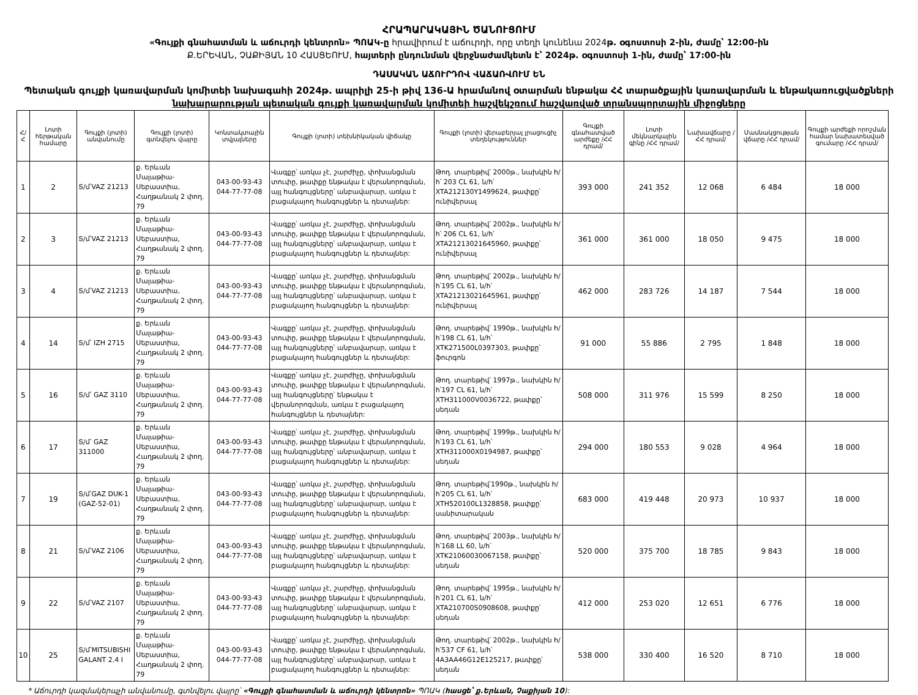ՀՐԱՊԱՐԱԿԱՅԻՆ ԾԱՆՈՒՑՈՒՄ
«Գույքի գնահատման և աճուրդի կենտրոն» ՊՈԱԿ-ը հրավիրում է աճուրդի, որը տեղի կունենա 2024թ. օգոստոսի 2-ին, ժամը՝ 12:00-ին
Ք.ԵՐԵՎԱՆ, ՉԱՔԻՅԱՆ 10 ՀԱՍՑԵՈՒՄ, հայտերի ընդունման վերջնաժամկետն է՝ 2024թ. օգոստոսի 1-ին, ժամը՝ 17:00-ին
ԴԱՍԱԿԱՆ ԱՃՈՒՐԴՈՎ ՎԱՃԱՌՎՈՒՄ ԵՆ
Պետական գույքի կառավարման կոմիտեի նախագահի 2024թ. ապրիլի 25-ի թիվ 136-Ա հրամանով օտարման ենթակա ՀՀ տարածքային կառավարման և ենթակառուցվածքների
նախարարության պետական գույքի կառավարման կոմիտեի հաշվեկշռում հաշվառված տրանսպորտային միջոցները
| Հ/Հ | Լոտի հերթական համարը | Գույքի (լոտի) անվանումը | Գույքի (լոտի) գտնվելու վայրը | Կոնտակտային տվյալները | Գույքի (լոտի) տեխնիկական վիճակը | Գույքի (լոտի) վերաբերյալ լրացուցիչ տեղեկություններ | Գույքի գնահատված արժեքը /ՀՀ դրամ/ | Լոտի մեկնարկային գինը /ՀՀ դրամ/ | Նախավճարը /ՀՀ դրամ/ | Մասնակցության վճարը /ՀՀ դրամ/ | Գույքի արժեքի որոշման համար նախատեսված գումարը /ՀՀ դրամ/ |
| --- | --- | --- | --- | --- | --- | --- | --- | --- | --- | --- | --- |
| 1 | 2 | Տ/մ՝VAZ 21213 | ք. Երևան Մալաթիա-Սեբաստիա, Հաղթանակ 2 փող. 79 | 043-00-93-43 044-77-77-08 | Վագքը՝ առկա չէ, շարժիչը, փոխանցման տուփը, թափքը ենթակա է վերանորոգման, այլ հանգույցները՝ անբավարար, առկա է բացակայող հանգույցներ և դետալներ: | Թող. տարեթիվ՝ 2000թ., նախկին հ/հ՝ 203 CL 61, ն/հ՝ XTA212130Y1499624, թափքը՝ ունիվերսալ | 393 000 | 241 352 | 12 068 | 6 484 | 18 000 |
| 2 | 3 | Տ/մ՝VAZ 21213 | ք. Երևան Մալաթիա-Սեբաստիա, Հաղթանակ 2 փող. 79 | 043-00-93-43 044-77-77-08 | Վագքը՝ առկա չէ, շարժիչը, փոխանցման տուփը, թափքը ենթակա է վերանորոգման, այլ հանգույցները՝ անբավարար, առկա է բացակայող հանգույցներ և դետալներ: | Թող. տարեթիվ՝ 2002թ., նախկին հ/հ՝ 206 CL 61, ն/հ՝ XTA21213021645960, թափքը՝ ունիվերսալ | 361 000 | 361 000 | 18 050 | 9 475 | 18 000 |
| 3 | 4 | Տ/մ՝VAZ 21213 | ք. Երևան Մալաթիա-Սեբաստիա, Հաղթանակ 2 փող. 79 | 043-00-93-43 044-77-77-08 | Վագքը՝ առկա չէ, շարժիչը, փոխանցման տուփը, թափքը ենթակա է վերանորոգման, այլ հանգույցները՝ անբավարար, առկա է բացակայող հանգույցներ և դետալներ: | Թող. տարեթիվ՝ 2002թ., նախկին հ/հ՝195 CL 61, ն/հ՝ XTA21213021645961, թափքը՝ ունիվերսալ | 462 000 | 283 726 | 14 187 | 7 544 | 18 000 |
| 4 | 14 | Տ/մ՝ IZH 2715 | ք. Երևան Մալաթիա-Սեբաստիա, Հաղթանակ 2 փող. 79 | 043-00-93-43 044-77-77-08 | Վագքը՝ առկա չէ, շարժիչը, փոխանցման տուփը, թափքը ենթակա է վերանորոգման, այլ հանգույցները՝ անբավարար, առկա է բացակայող հանգույցներ և դետալներ: | Թող. տարեթիվ՝ 1990թ., նախկին հ/հ՝198 CL 61, ն/հ՝ XTK271500L0397303, թափքը՝ ֆուրգոն | 91 000 | 55 886 | 2 795 | 1 848 | 18 000 |
| 5 | 16 | Տ/մ՝ GAZ 3110 | ք. Երևան Մալաթիա-Սեբաստիա, Հաղթանակ 2 փող. 79 | 043-00-93-43 044-77-77-08 | Վագքը՝ առկա չէ, շարժիչը, փոխանցման տուփը, թափքը ենթակա է վերանորոգման, այլ հանգույցները՝ ենթակա է վերանորոգման, առկա է բացակայող հանգույցներ և դետալներ: | Թող. տարեթիվ՝ 1997թ., նախկին հ/հ՝197 CL 61, ն/հ՝ XTH311000V0036722, թափքը՝ սեդան | 508 000 | 311 976 | 15 599 | 8 250 | 18 000 |
| 6 | 17 | Տ/մ՝ GAZ 311000 | ք. Երևան Մալաթիա-Սեբաստիա, Հաղթանակ 2 փող. 79 | 043-00-93-43 044-77-77-08 | Վագքը՝ առկա չէ, շարժիչը, փոխանցման տուփը, թափքը ենթակա է վերանորոգման, այլ հանգույցները՝ անբավարար, առկա է բացակայող հանգույցներ և դետալներ: | Թող. տարեթիվ՝ 1999թ., նախկին հ/հ՝193 CL 61, ն/հ՝ XTH311000X0194987, թափքը՝ սեդան | 294 000 | 180 553 | 9 028 | 4 964 | 18 000 |
| 7 | 19 | Տ/մ՝GAZ DUK-1 (GAZ-52-01) | ք. Երևան Մալաթիա-Սեբաստիա, Հաղթանակ 2 փող. 79 | 043-00-93-43 044-77-77-08 | Վագքը՝ առկա չէ, շարժիչը, փոխանցման տուփը, թափքը ենթակա է վերանորոգման, այլ հանգույցները՝ անբավարար, առկա է բացակայող հանգույցներ և դետալներ: | Թող. տարեթիվ՝1990թ., նախկին հ/հ՝205 CL 61, ն/հ՝ XTH520100L1328858, թափքը՝ սանիտարական | 683 000 | 419 448 | 20 973 | 10 937 | 18 000 |
| 8 | 21 | Տ/մ՝VAZ 2106 | ք. Երևան Մալաթիա-Սեբաստիա, Հաղթանակ 2 փող. 79 | 043-00-93-43 044-77-77-08 | Վագքը՝ առկա չէ, շարժիչը, փոխանցման տուփը, թափքը ենթակա է վերանորոգման, այլ հանգույցները՝ անբավարար, առկա է բացակայող հանգույցներ և դետալներ: | Թող. տարեթիվ՝ 2003թ., նախկին հ/հ՝168 LL 60, ն/հ՝ XTK21060030067158, թափքը՝ սեդան | 520 000 | 375 700 | 18 785 | 9 843 | 18 000 |
| 9 | 22 | Տ/մ՝VAZ 2107 | ք. Երևան Մալաթիա-Սեբաստիա, Հաղթանակ 2 փող. 79 | 043-00-93-43 044-77-77-08 | Վագքը՝ առկա չէ, շարժիչը, փոխանցման տուփը, թափքը ենթակա է վերանորոգման, այլ հանգույցները՝ անբավարար, առկա է բացակայող հանգույցներ և դետալներ: | Թող. տարեթիվ՝ 1995թ., նախկին հ/հ՝201 CL 61, ն/հ՝ XTA210700S0908608, թափքը՝ սեդան | 412 000 | 253 020 | 12 651 | 6 776 | 18 000 |
| 10 | 25 | Տ/մ՝MITSUBISHI GALANT 2.4 I | ք. Երևան Մալաթիա-Սեբաստիա, Հաղթանակ 2 փող. 79 | 043-00-93-43 044-77-77-08 | Վագքը՝ առկա չէ, շարժիչը, փոխանցման տուփը, թափքը ենթակա է վերանորոգման, այլ հանգույցները՝ անբավարար, առկա է բացակայող հանգույցներ և դետալներ: | Թող. տարեթիվ՝ 2002թ., նախկին հ/հ՝537 CF 61, ն/հ՝ 4A3AA46G12E125217, թափքը՝ սեդան | 538 000 | 330 400 | 16 520 | 8 710 | 18 000 |
* Աճուրդի կազմակերպչի անվանումը, գտնվելու վայրը՝ «Գույքի գնահատման և աճուրդի կենտրոն» ՊՈԱԿ (հասցե՝ ք.Երևան, Չաքիյան 10):